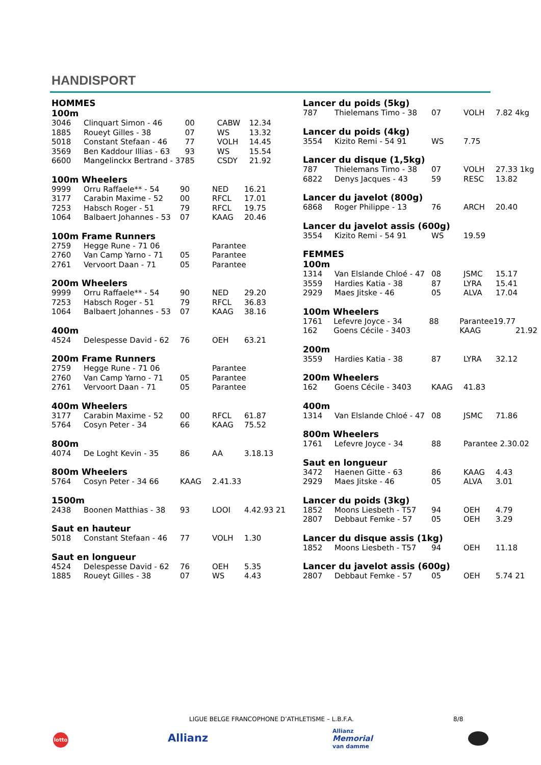HANDISPORT
HOMMES
100m
| 3046 | Clinquart Simon - 46 | 00 | CABW | 12.34 |
| 1885 | Roueyt Gilles - 38 | 07 | WS | 13.32 |
| 5018 | Constant Stefaan - 46 | 77 | VOLH | 14.45 |
| 3569 | Ben Kaddour Illias - 63 | 93 | WS | 15.54 |
| 6600 | Mangelinckx Bertrand - 37 | 85 | CSDY | 21.92 |
100m Wheelers
| 9999 | Orru Raffaele** - 54 | 90 | NED | 16.21 |
| 3177 | Carabin Maxime - 52 | 00 | RFCL | 17.01 |
| 7253 | Habsch Roger - 51 | 79 | RFCL | 19.75 |
| 1064 | Balbaert Johannes - 53 | 07 | KAAG | 20.46 |
100m Frame Runners
| 2759 | Hegge Rune - 71 06 | | Parantee | |
| 2760 | Van Camp Yarno - 71 | 05 | Parantee | |
| 2761 | Vervoort Daan - 71 | 05 | Parantee | |
200m Wheelers
| 9999 | Orru Raffaele** - 54 | 90 | NED | 29.20 |
| 7253 | Habsch Roger - 51 | 79 | RFCL | 36.83 |
| 1064 | Balbaert Johannes - 53 | 07 | KAAG | 38.16 |
400m
| 4524 | Delespesse David - 62 | 76 | OEH | 63.21 |
200m Frame Runners
| 2759 | Hegge Rune - 71 06 | | Parantee | |
| 2760 | Van Camp Yarno - 71 | 05 | Parantee | |
| 2761 | Vervoort Daan - 71 | 05 | Parantee | |
400m Wheelers
| 3177 | Carabin Maxime - 52 | 00 | RFCL | 61.87 |
| 5764 | Cosyn Peter - 34 | 66 | KAAG | 75.52 |
800m
| 4074 | De Loght Kevin - 35 | 86 | AA | 3.18.13 |
800m Wheelers
| 5764 | Cosyn Peter - 34 66 | KAAG | 2.41.33 | |
1500m
| 2438 | Boonen Matthias - 38 | 93 | LOOI | 4.42.93 21 |
Saut en hauteur
| 5018 | Constant Stefaan - 46 | 77 | VOLH | 1.30 |
Saut en longueur
| 4524 | Delespesse David - 62 | 76 | OEH | 5.35 |
| 1885 | Roueyt Gilles - 38 | 07 | WS | 4.43 |
Lancer du poids (5kg)
| 787 | Thielemans Timo - 38 | 07 | VOLH | 7.82 4kg |
Lancer du poids (4kg)
| 3554 | Kizito Remi - 54 91 | WS | 7.75 | |
Lancer du disque (1,5kg)
| 787 | Thielemans Timo - 38 | 07 | VOLH | 27.33 1kg |
| 6822 | Denys Jacques - 43 | 59 | RESC | 13.82 |
Lancer du javelot (800g)
| 6868 | Roger Philippe - 13 | 76 | ARCH | 20.40 |
Lancer du javelot assis (600g)
| 3554 | Kizito Remi - 54 91 | WS | 19.59 | |
FEMMES
100m
| 1314 | Van Elslande Chloé - 47 | 08 | JSMC | 15.17 |
| 3559 | Hardies Katia - 38 | 87 | LYRA | 15.41 |
| 2929 | Maes Jitske - 46 | 05 | ALVA | 17.04 |
100m Wheelers
| 1761 | Lefevre Joyce - 34 | 88 | Parantee19.77 | |
| 162 | Goens Cécile - 3403 | | KAAG | 21.92 |
200m
| 3559 | Hardies Katia - 38 | 87 | LYRA | 32.12 |
200m Wheelers
| 162 | Goens Cécile - 3403 | KAAG | 41.83 | |
400m
| 1314 | Van Elslande Chloé - 47 | 08 | JSMC | 71.86 |
800m Wheelers
| 1761 | Lefevre Joyce - 34 | 88 | Parantee 2.30.02 | |
Saut en longueur
| 3472 | Haenen Gitte - 63 | 86 | KAAG | 4.43 |
| 2929 | Maes Jitske - 46 | 05 | ALVA | 3.01 |
Lancer du poids (3kg)
| 1852 | Moons Liesbeth - T57 | 94 | OEH | 4.79 |
| 2807 | Debbaut Femke - 57 | 05 | OEH | 3.29 |
Lancer du disque assis (1kg)
| 1852 | Moons Liesbeth - T57 | 94 | OEH | 11.18 |
Lancer du javelot assis (600g)
| 2807 | Debbaut Femke - 57 | 05 | OEH | 5.74 21 |
LIGUE BELGE FRANCOPHONE D’ATHLETISME – L.B.F.A.
8/8
lotto Allianz
Allianz
Memorial
van damme